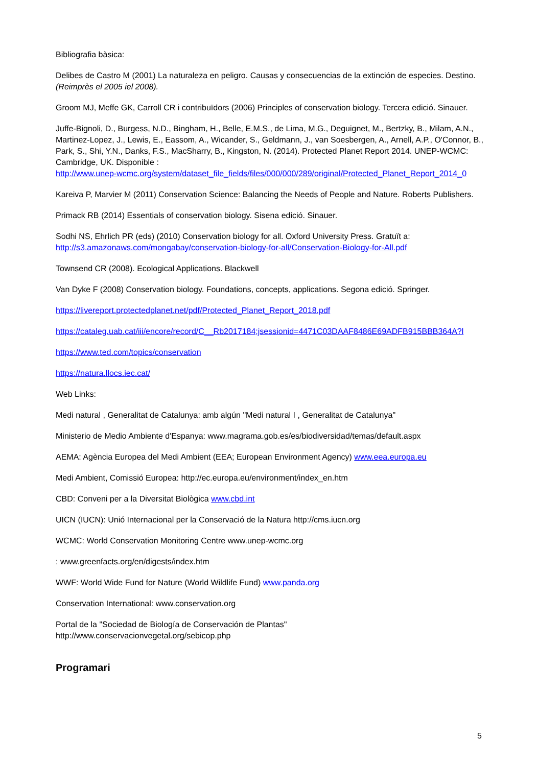Bibliografia bàsica:
Delibes de Castro M (2001) La naturaleza en peligro. Causas y consecuencias de la extinción de especies. Destino. (Reimprès el 2005 iel 2008).
Groom MJ, Meffe GK, Carroll CR i contribuïdors (2006) Principles of conservation biology. Tercera edició. Sinauer.
Juffe-Bignoli, D., Burgess, N.D., Bingham, H., Belle, E.M.S., de Lima, M.G., Deguignet, M., Bertzky, B., Milam, A.N., Martinez-Lopez, J., Lewis, E., Eassom, A., Wicander, S., Geldmann, J., van Soesbergen, A., Arnell, A.P., O'Connor, B., Park, S., Shi, Y.N., Danks, F.S., MacSharry, B., Kingston, N. (2014). Protected Planet Report 2014. UNEP-WCMC: Cambridge, UK. Disponible :
http://www.unep-wcmc.org/system/dataset_file_fields/files/000/000/289/original/Protected_Planet_Report_2014_0
Kareiva P, Marvier M (2011) Conservation Science: Balancing the Needs of People and Nature. Roberts Publishers.
Primack RB (2014) Essentials of conservation biology. Sisena edició. Sinauer.
Sodhi NS, Ehrlich PR (eds) (2010) Conservation biology for all. Oxford University Press. Gratuït a:
http://s3.amazonaws.com/mongabay/conservation-biology-for-all/Conservation-Biology-for-All.pdf
Townsend CR (2008). Ecological Applications. Blackwell
Van Dyke F (2008) Conservation biology. Foundations, concepts, applications. Segona edició. Springer.
https://livereport.protectedplanet.net/pdf/Protected_Planet_Report_2018.pdf
https://cataleg.uab.cat/iii/encore/record/C__Rb2017184;jsessionid=4471C03DAAF8486E69ADFB915BBB364A?l
https://www.ted.com/topics/conservation
https://natura.llocs.iec.cat/
Web Links:
Medi natural , Generalitat de Catalunya: amb algún "Medi natural I , Generalitat de Catalunya"
Ministerio de Medio Ambiente d'Espanya: www.magrama.gob.es/es/biodiversidad/temas/default.aspx
AEMA: Agència Europea del Medi Ambient (EEA; European Environment Agency) www.eea.europa.eu
Medi Ambient, Comissió Europea: http://ec.europa.eu/environment/index_en.htm
CBD: Conveni per a la Diversitat Biològica www.cbd.int
UICN (IUCN): Unió Internacional per la Conservació de la Natura http://cms.iucn.org
WCMC: World Conservation Monitoring Centre www.unep-wcmc.org
: www.greenfacts.org/en/digests/index.htm
WWF: World Wide Fund for Nature (World Wildlife Fund) www.panda.org
Conservation International: www.conservation.org
Portal de la "Sociedad de Biología de Conservación de Plantas"
http://www.conservacionvegetal.org/sebicop.php
Programari
5